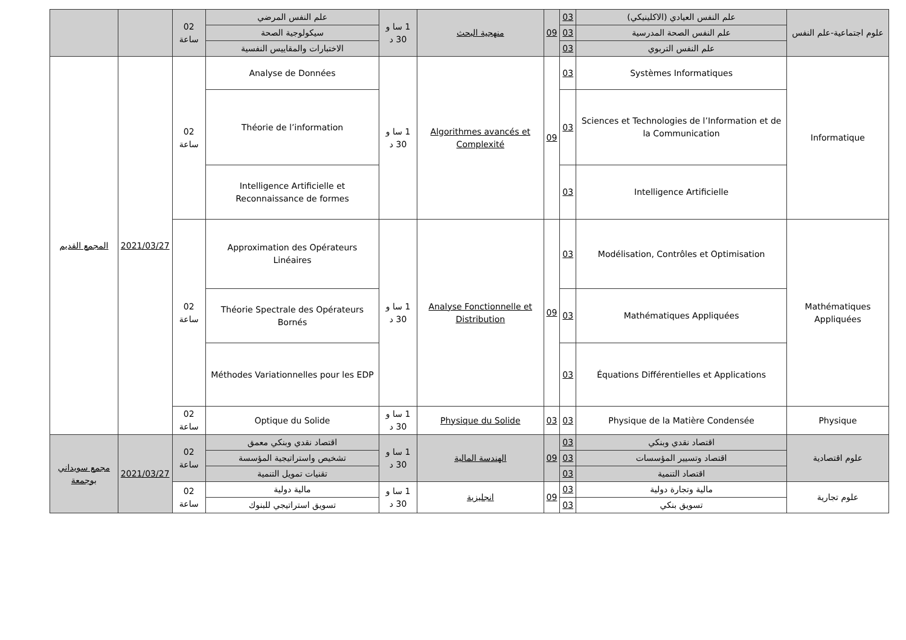| علوم اجتماعية-علم النفس | علم النفس العيادي (الاكلينيكي) | 03 | 09 | منهجية البحث | 1 سا و 30 د | علم النفس المرضي | 02 ساعة | | |
| | علم النفس الصحة المدرسية | 03 | | | | سيكولوجية الصحة | | | |
| | علم النفس التربوي | 03 | | | | الاختبارات والمقاييس النفسية | | | |
| Informatique | Systèmes Informatiques | 03 | 09 | Algorithmes avancés et Complexité | 1 سا و 30 د | Analyse de Données | 02 ساعة | 2021/03/27 | المجمع القديم |
| | Sciences et Technologies de l’Information et de la Communication | 03 | | | | Théorie de l’information | | | |
| | Intelligence Artificielle | 03 | | | | Intelligence Artificielle et Reconnaissance de formes | | | |
| Mathématiques Appliquées | Modélisation, Contrôles et Optimisation | 03 | 09 | Analyse Fonctionnelle et Distribution | 1 سا و 30 د | Approximation des Opérateurs Linéaires | 02 ساعة | | |
| | Mathématiques Appliquées | 03 | | | | Théorie Spectrale des Opérateurs Bornés | | | |
| | Équations Différentielles et Applications | 03 | | | | Méthodes Variationnelles pour les EDP | | | |
| Physique | Physique de la Matière Condensée | 03 | 03 | Physique du Solide | 1 سا و 30 د | Optique du Solide | 02 ساعة | | |
| علوم اقتصادية | اقتصاد نقدي وبنكي | 03 | 09 | الهندسة المالية | 1 سا و 30 د | اقتصاد نقدي وبنكي معمق | 02 ساعة | 2021/03/27 | مجمع سويداني بوجمعة |
| | اقتصاد وتسيير المؤسسات | 03 | | | | تشخيص واستراتيجية المؤسسة | | | |
| | اقتصاد التنمية | 03 | | | | تقنيات تمويل التنمية | | | |
| علوم تجارية | مالية وتجارة دولية | 03 | 09 | انجليزية | 1 سا و 30 د | مالية دولية | 02 ساعة | | |
| | تسويق بنكي | 03 | | | | تسويق استراتيجي للبنوك | | | |